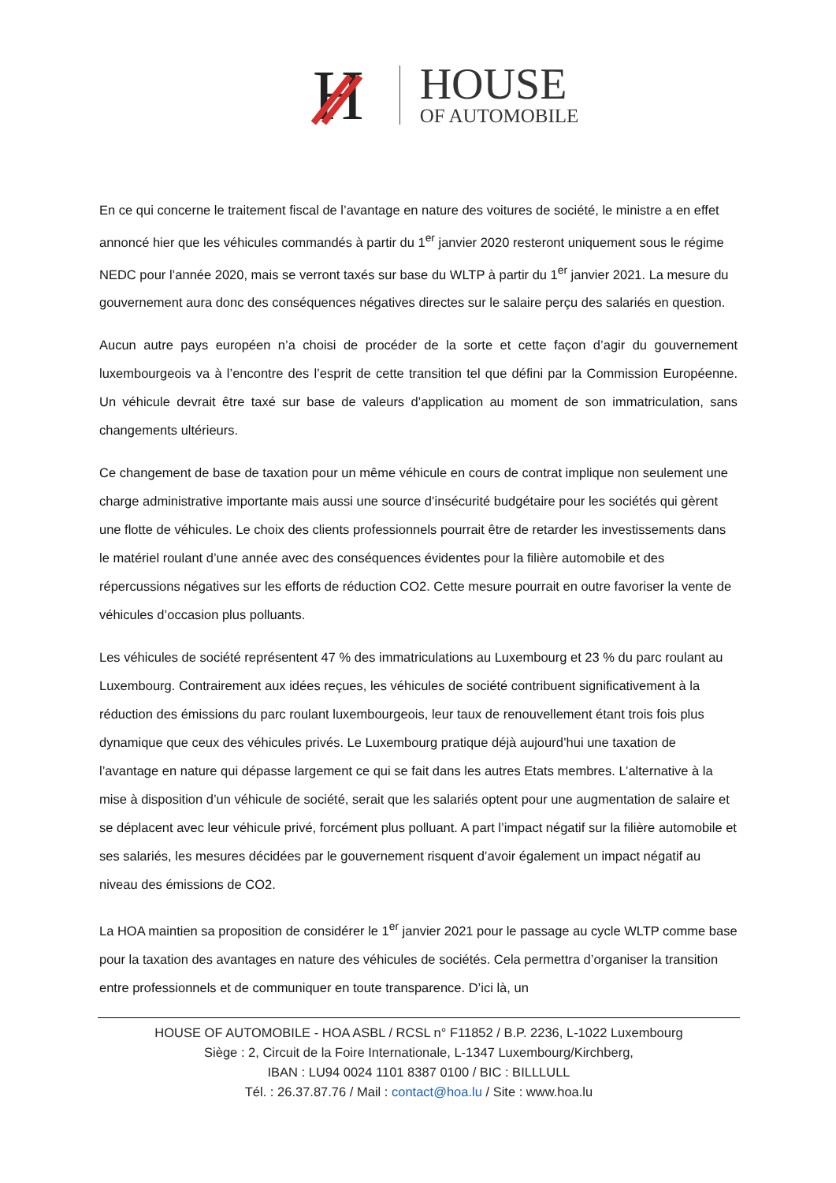H
HOUSE
OF AUTOMOBILE
En ce qui concerne le traitement fiscal de l’avantage en nature des voitures de société, le ministre a en effet annoncé hier que les véhicules commandés à partir du 1<sup>er</sup> janvier 2020 resteront uniquement sous le régime NEDC pour l’année 2020, mais se verront taxés sur base du WLTP à partir du 1<sup>er</sup> janvier 2021. La mesure du gouvernement aura donc des conséquences négatives directes sur le salaire perçu des salariés en question.
Aucun autre pays européen n’a choisi de procéder de la sorte et cette façon d’agir du gouvernement luxembourgeois va à l’encontre des l’esprit de cette transition tel que défini par la Commission Européenne. Un véhicule devrait être taxé sur base de valeurs d’application au moment de son immatriculation, sans changements ultérieurs.
Ce changement de base de taxation pour un même véhicule en cours de contrat implique non seulement une charge administrative importante mais aussi une source d’insécurité budgétaire pour les sociétés qui gèrent une flotte de véhicules. Le choix des clients professionnels pourrait être de retarder les investissements dans le matériel roulant d’une année avec des conséquences évidentes pour la filière automobile et des répercussions négatives sur les efforts de réduction CO2. Cette mesure pourrait en outre favoriser la vente de véhicules d’occasion plus polluants.
Les véhicules de société représentent 47 % des immatriculations au Luxembourg et 23 % du parc roulant au Luxembourg. Contrairement aux idées reçues, les véhicules de société contribuent significativement à la réduction des émissions du parc roulant luxembourgeois, leur taux de renouvellement étant trois fois plus dynamique que ceux des véhicules privés. Le Luxembourg pratique déjà aujourd’hui une taxation de l’avantage en nature qui dépasse largement ce qui se fait dans les autres Etats membres. L’alternative à la mise à disposition d’un véhicule de société, serait que les salariés optent pour une augmentation de salaire et se déplacent avec leur véhicule privé, forcément plus polluant. A part l’impact négatif sur la filière automobile et ses salariés, les mesures décidées par le gouvernement risquent d’avoir également un impact négatif au niveau des émissions de CO2.
La HOA maintien sa proposition de considérer le 1<sup>er</sup> janvier 2021 pour le passage au cycle WLTP comme base pour la taxation des avantages en nature des véhicules de sociétés. Cela permettra d’organiser la transition entre professionnels et de communiquer en toute transparence. D’ici là, un
HOUSE OF AUTOMOBILE - HOA ASBL / RCSL n° F11852 / B.P. 2236, L-1022 Luxembourg
Siège : 2, Circuit de la Foire Internationale, L-1347 Luxembourg/Kirchberg,
IBAN : LU94 0024 1101 8387 0100 / BIC : BILLLULL
Tél. : 26.37.87.76 / Mail : contact@hoa.lu / Site : www.hoa.lu